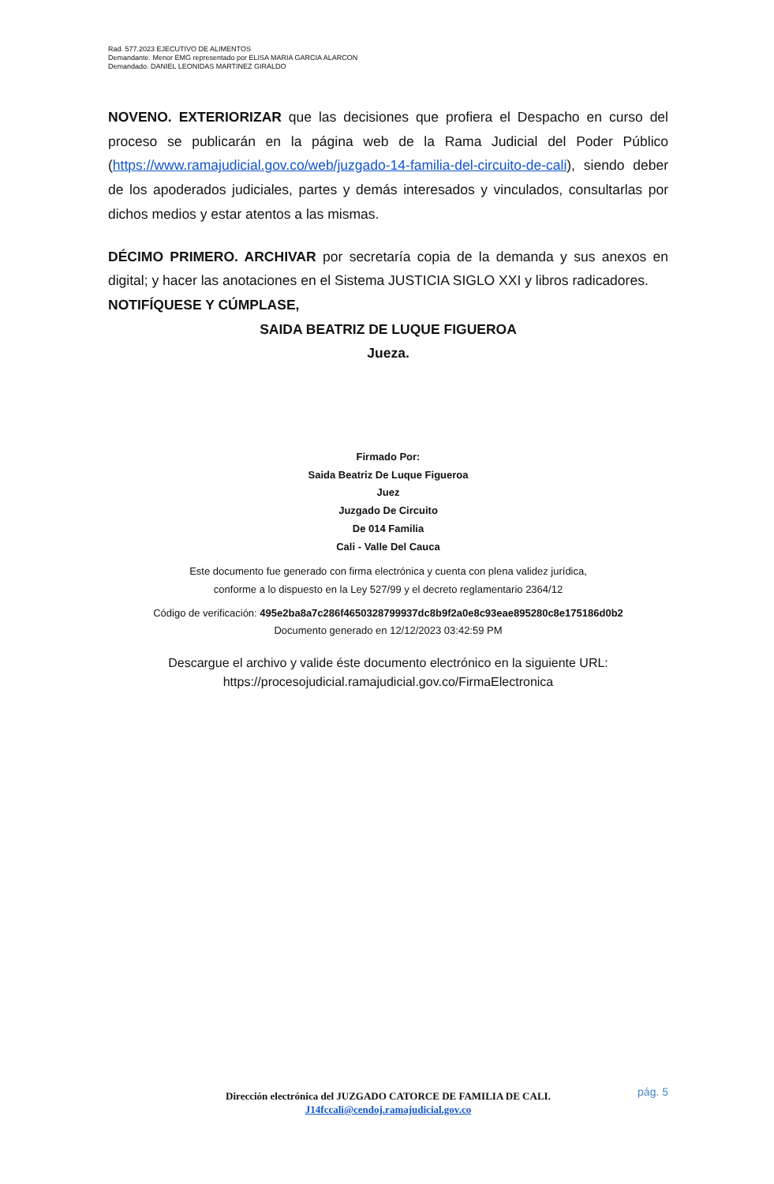Rad. 577.2023 EJECUTIVO DE ALIMENTOS
Demandante. Menor EMG representado por ELISA MARIA GARCIA ALARCON
Demandado. DANIEL LEONIDAS MARTINEZ GIRALDO
NOVENO. EXTERIORIZAR que las decisiones que profiera el Despacho en curso del proceso se publicarán en la página web de la Rama Judicial del Poder Público (https://www.ramajudicial.gov.co/web/juzgado-14-familia-del-circuito-de-cali), siendo deber de los apoderados judiciales, partes y demás interesados y vinculados, consultarlas por dichos medios y estar atentos a las mismas.
DÉCIMO PRIMERO. ARCHIVAR por secretaría copia de la demanda y sus anexos en digital; y hacer las anotaciones en el Sistema JUSTICIA SIGLO XXI y libros radicadores.
NOTIFÍQUESE Y CÚMPLASE,
SAIDA BEATRIZ DE LUQUE FIGUEROA
Jueza.
Firmado Por:
Saida Beatriz De Luque Figueroa
Juez
Juzgado De Circuito
De 014 Familia
Cali - Valle Del Cauca
Este documento fue generado con firma electrónica y cuenta con plena validez jurídica,
conforme a lo dispuesto en la Ley 527/99 y el decreto reglamentario 2364/12
Código de verificación: 495e2ba8a7c286f4650328799937dc8b9f2a0e8c93eae895280c8e175186d0b2
Documento generado en 12/12/2023 03:42:59 PM
Descargue el archivo y valide éste documento electrónico en la siguiente URL:
https://procesojudicial.ramajudicial.gov.co/FirmaElectronica
pág. 5
Dirección electrónica del JUZGADO CATORCE DE FAMILIA DE CALI.
J14fccali@cendoj.ramajudicial.gov.co